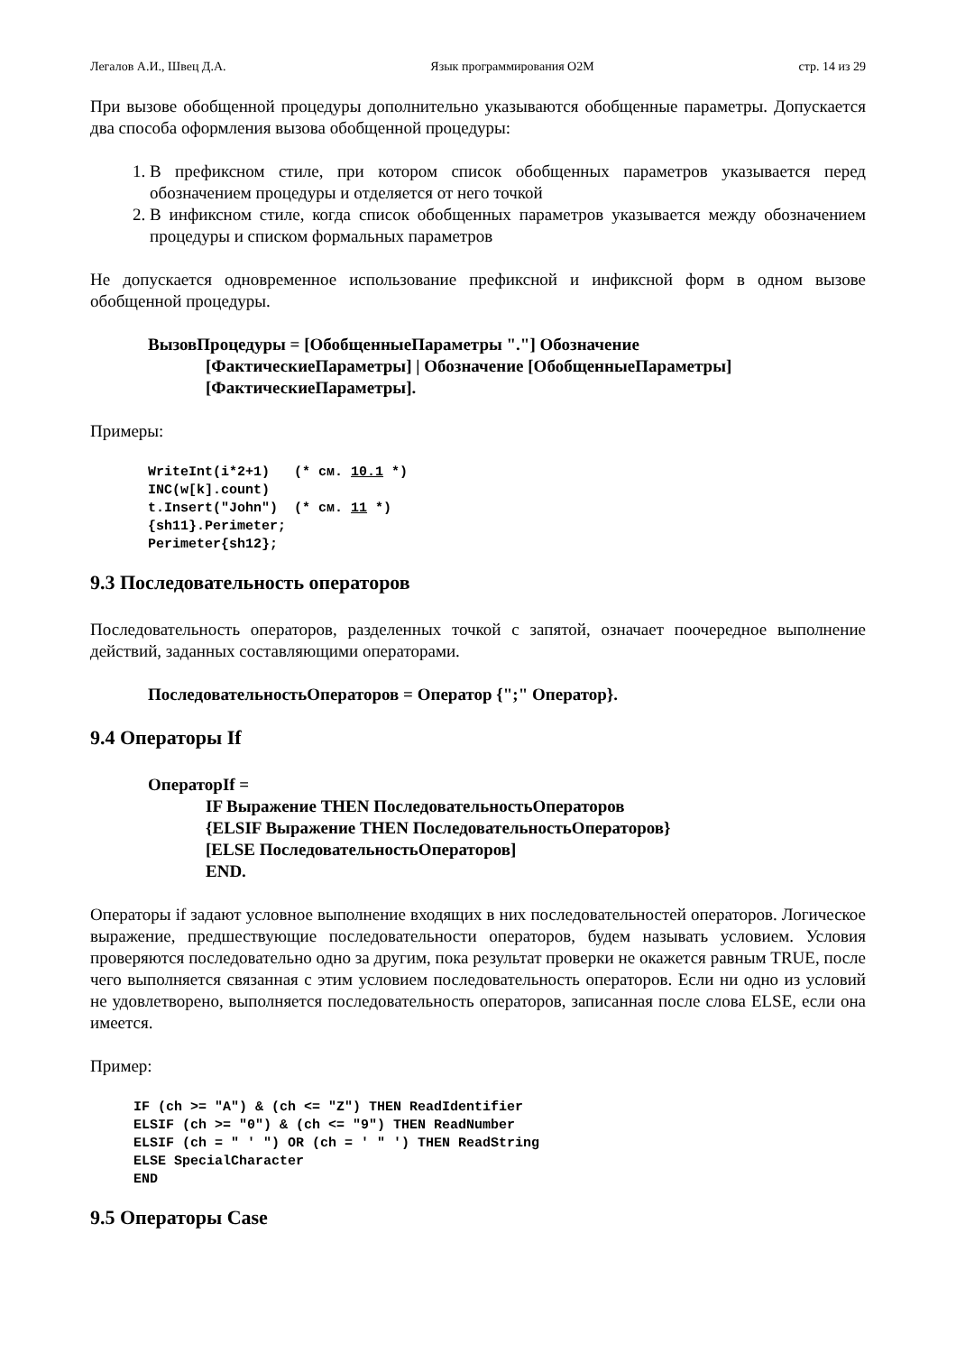Легалов А.И., Швец Д.А. Язык программирования O2M стр. 14 из 29
При вызове обобщенной процедуры дополнительно указываются обобщенные параметры. Допускается два способа оформления вызова обобщенной процедуры:
1. В префиксном стиле, при котором список обобщенных параметров указывается перед обозначением процедуры и отделяется от него точкой
2. В инфиксном стиле, когда список обобщенных параметров указывается между обозначением процедуры и списком формальных параметров
Не допускается одновременное использование префиксной и инфиксной форм в одном вызове обобщенной процедуры.
ВызовПроцедуры = [ОбобщенныеПараметры "."] Обозначение
[ФактическиеПараметры] | Обозначение [ОбобщенныеПараметры]
[ФактическиеПараметры].
Примеры:
WriteInt(i*2+1)   (* см. 10.1 *)
INC(w[k].count)
t.Insert("John")  (* см. 11 *)
{sh11}.Perimeter;
Perimeter{sh12};
9.3 Последовательность операторов
Последовательность операторов, разделенных точкой с запятой, означает поочередное выполнение действий, заданных составляющими операторами.
ПоследовательностьОператоров = Оператор {";" Оператор}.
9.4 Операторы If
ОператорIf =
IF Выражение THEN ПоследовательностьОператоров
{ELSIF Выражение THEN ПоследовательностьОператоров}
[ELSE ПоследовательностьОператоров]
END.
Операторы if задают условное выполнение входящих в них последовательностей операторов. Логическое выражение, предшествующие последовательности операторов, будем называть условием. Условия проверяются последовательно одно за другим, пока результат проверки не окажется равным TRUE, после чего выполняется связанная с этим условием последовательность операторов. Если ни одно из условий не удовлетворено, выполняется последовательность операторов, записанная после слова ELSE, если она имеется.
Пример:
IF (ch >= "A") & (ch <= "Z") THEN ReadIdentifier
ELSIF (ch >= "0") & (ch <= "9") THEN ReadNumber
ELSIF (ch = " ' ") OR (ch = ' " ') THEN ReadString
ELSE SpecialCharacter
END
9.5 Операторы Case